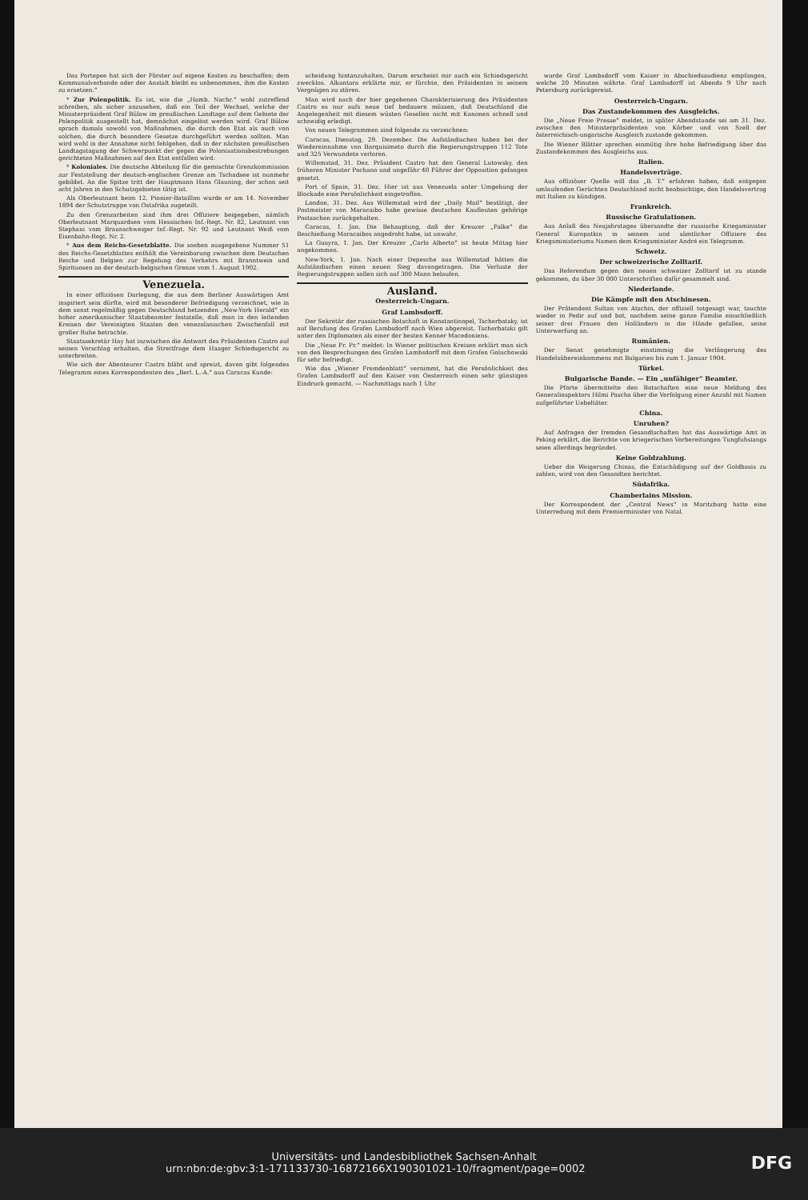Das Portepee hat sich der Förster auf eigene Kosten zu beschaffen; dem Kommunalverbande oder der Anstalt bleibt es unbenommen, ihm die Kosten zu ersetzen.“
* Zur Polenpolitik. Es ist, wie die „Hamb. Nachr.“ wohl zutreffend schreiben, als sicher anzusehen, daß ein Teil der Wechsel, welche der Ministerpräsident Graf Bülow im preußischen Landtage auf dem Gebiete der Polenpolitik ausgestellt hat, demnächst eingelöst werden wird. Graf Bülow sprach damals sowohl von Maßnahmen, die durch den Etat als auch von solchen, die durch besondere Gesetze durchgeführt werden sollten. Man wird wohl in der Annahme nicht fehlgehen, daß in der nächsten preußischen Landtagstagung der Schwerpunkt der gegen die Polonisationsbestrebungen gerichteten Maßnahmen auf den Etat entfallen wird.
* Koloniales. Die deutsche Abteilung für die gemischte Grenzkommission zur Feststellung der deutsch-englischen Grenze am Tschadsee ist nunmehr gebildet. An die Spitze tritt der Hauptmann Hans Glauning, der schon seit acht Jahren in den Schutzgebieten tätig ist.
Als Oberleutnant beim 12. Pionier-Bataillon wurde er am 14. November 1894 der Schutztruppe von Ostafrika zugeteilt.
Zu den Grenzarbeiten sind ihm drei Offiziere beigegeben, nämlich Oberleutnant Marquardsen vom Hessischen Inf.-Regt. Nr. 82, Leutnant von Stephani vom Braunschweiger Inf.-Regt. Nr. 92 und Leutnant Weiß vom Eisenbahn-Regt. Nr. 2.
* Aus dem Reichs-Gesetzblatte. Die soeben ausgegebene Nummer 51 des Reichs-Gesetzblattes enthält die Vereinbarung zwischen dem Deutschen Reiche und Belgien zur Regelung des Verkehrs mit Branntwein und Spirituosen an der deutsch-belgischen Grenze vom 1. August 1902.
Venezuela.
In einer offiziösen Darlegung, die aus dem Berliner Auswärtigen Amt inspiriert sein dürfte, wird mit besonderer Befriedigung verzeichnet, wie in dem sonst regelmäßig gegen Deutschland hetzenden „New-York Herald“ ein hoher amerikanischer Staatsbeamter feststelle, daß man in den leitenden Kreisen der Vereinigten Staaten den venezolanischen Zwischenfall mit großer Ruhe betrachte.
Staatssekretär Hay hat inzwischen die Antwort des Präsidenten Castro auf seinen Vorschlag erhalten, die Streitfrage dem Haager Schiedsgericht zu unterbreiten.
Wie sich der Abenteurer Castro bläht und spreizt, davon gibt folgendes Telegramm eines Korrespondenten des „Berl. L.-A.“ aus Caracas Kunde:
scheidung hintanzuhalten. Darum erscheint mir auch ein Schiedsgericht zwecklos. Alkantara erklärte mir, er fürchte, den Präsidenten in seinem Vergnügen zu stören.
Man wird nach der hier gegebenen Charakterisierung des Präsidenten Castro es nur aufs neue tief bedauern müssen, daß Deutschland die Angelegenheit mit diesem wüsten Gesellen nicht mit Kanonen schnell und schneidig erledigt.
Von neuen Telegrammen sind folgende zu verzeichnen:
Caracas, Dienstag, 29. Dezember. Die Aufständischen haben bei der Wiedereinnahme von Barquisimeto durch die Regierungstruppen 112 Tote und 325 Verwundete verloren.
Willemstad, 31. Dez. Präsident Castro hat den General Lutowsky, den früheren Minister Pachano und ungefähr 40 Führer der Opposition gefangen gesetzt.
Port of Spain, 31. Dez. Hier ist aus Venezuela unter Umgehung der Blockade eine Persönlichkeit eingetroffen.
London, 31. Dez. Aus Willemstad wird der „Daily Mail“ bestätigt, der Postmeister von Maracaibo habe gewisse deutschen Kaufleuten gehörige Postsachen zurückgehalten.
Caracas, 1. Jan. Die Behauptung, daß der Kreuzer „Falke“ die Beschießung Maracaibos angedroht habe, ist unwahr.
La Guayra, 1. Jan. Der Kreuzer „Carlo Alberto“ ist heute Mittag hier angekommen.
New-York, 1. Jan. Nach einer Depesche aus Willemstad hätten die Aufständischen einen neuen Sieg davongetragen. Die Verluste der Regierungstruppen sollen sich auf 300 Mann belaufen.
Ausland.
Oesterreich-Ungarn.
Graf Lambsdorff.
Der Sekretär der russischen Botschaft in Konstantinopel, Tscherbatsky, ist auf Berufung des Grafen Lambsdorff nach Wien abgereist. Tscherbatski gilt unter den Diplomaten als einer der besten Kenner Macedoniens.
Die „Neue Fr. Pr.“ meldet: In Wiener politischen Kreisen erklärt man sich von den Besprechungen des Grafen Lambsdorff mit dem Grafen Goluchowski für sehr befriedigt.
Wie das „Wiener Fremdenblatt“ vernimmt, hat die Persönlichkeit des Grafen Lambsdorff auf den Kaiser von Oesterreich einen sehr günstigen Eindruck gemacht. — Nachmittags nach 1 Uhr
wurde Graf Lambsdorff vom Kaiser in Abschiedsaudienz empfangen, welche 20 Minuten währte. Graf Lambsdorff ist Abends 9 Uhr nach Petersburg zurückgereist.
Oesterreich-Ungarn.
Das Zustandekommen des Ausgleichs.
Die „Neue Freie Presse“ meldet, in später Abendstunde sei am 31. Dez. zwischen den Ministerpräsidenten von Körber und von Szell der österreichisch-ungarische Ausgleich zustande gekommen.
Die Wiener Blätter sprechen einmütig ihre hohe Befriedigung über das Zustandekommen des Ausgleichs aus.
Italien.
Handelsverträge.
Aus offiziöser Quelle will das „B. T.“ erfahren haben, daß entgegen umlaufenden Gerüchten Deutschland nicht beabsichtige, den Handelsvertrag mit Italien zu kündigen.
Frankreich.
Russische Gratulationen.
Aus Anlaß des Neujahrstages übersandte der russische Kriegsminister General Kuropatkin in seinem und sämtlicher Offiziere des Kriegsministeriums Namen dem Kriegsminister André ein Telegramm.
Schweiz.
Der schweizerische Zolltarif.
Das Referendum gegen den neuen schweizer Zolltarif ist zu stande gekommen, da über 30 000 Unterschriften dafür gesammelt sind.
Niederlande.
Die Kämpfe mit den Atschinesen.
Der Prätendent Sultan von Atschin, der offiziell totgesagt war, tauchte wieder in Pedir auf und bot, nachdem seine ganze Familie einschließlich seiner drei Frauen den Holländern in die Hände gefallen, seine Unterwerfung an.
Rumänien.
Der Senat genehmigte einstimmig die Verlängerung des Handelsübereinkommens mit Bulgarien bis zum 1. Januar 1904.
Türkei.
Bulgarische Bande. — Ein „unfähiger“ Beamter.
Die Pforte übermittelte den Botschaften eine neue Meldung des Generalinspektors Hilmi Pascha über die Verfolgung einer Anzahl mit Namen aufgeführter Uebeltäter.
China.
Unruhen?
Auf Anfragen der fremden Gesandtschaften hat das Auswärtige Amt in Peking erklärt, die Berichte von kriegerischen Vorbereitungen Tungfuhsiangs seien allerdings begründet.
Keine Goldzahlung.
Ueber die Weigerung Chinas, die Entschädigung auf der Goldbasis zu zahlen, wird von den Gesandten berichtet.
Südafrika.
Chamberlains Mission.
Der Korrespondent der „Central News“ in Maritzburg hatte eine Unterredung mit dem Premierminister von Natal.
Universitäts- und Landesbibliothek Sachsen-Anhalt
urn:nbn:de:gbv:3:1-171133730-16872166X190301021-10/fragment/page=0002 DFG